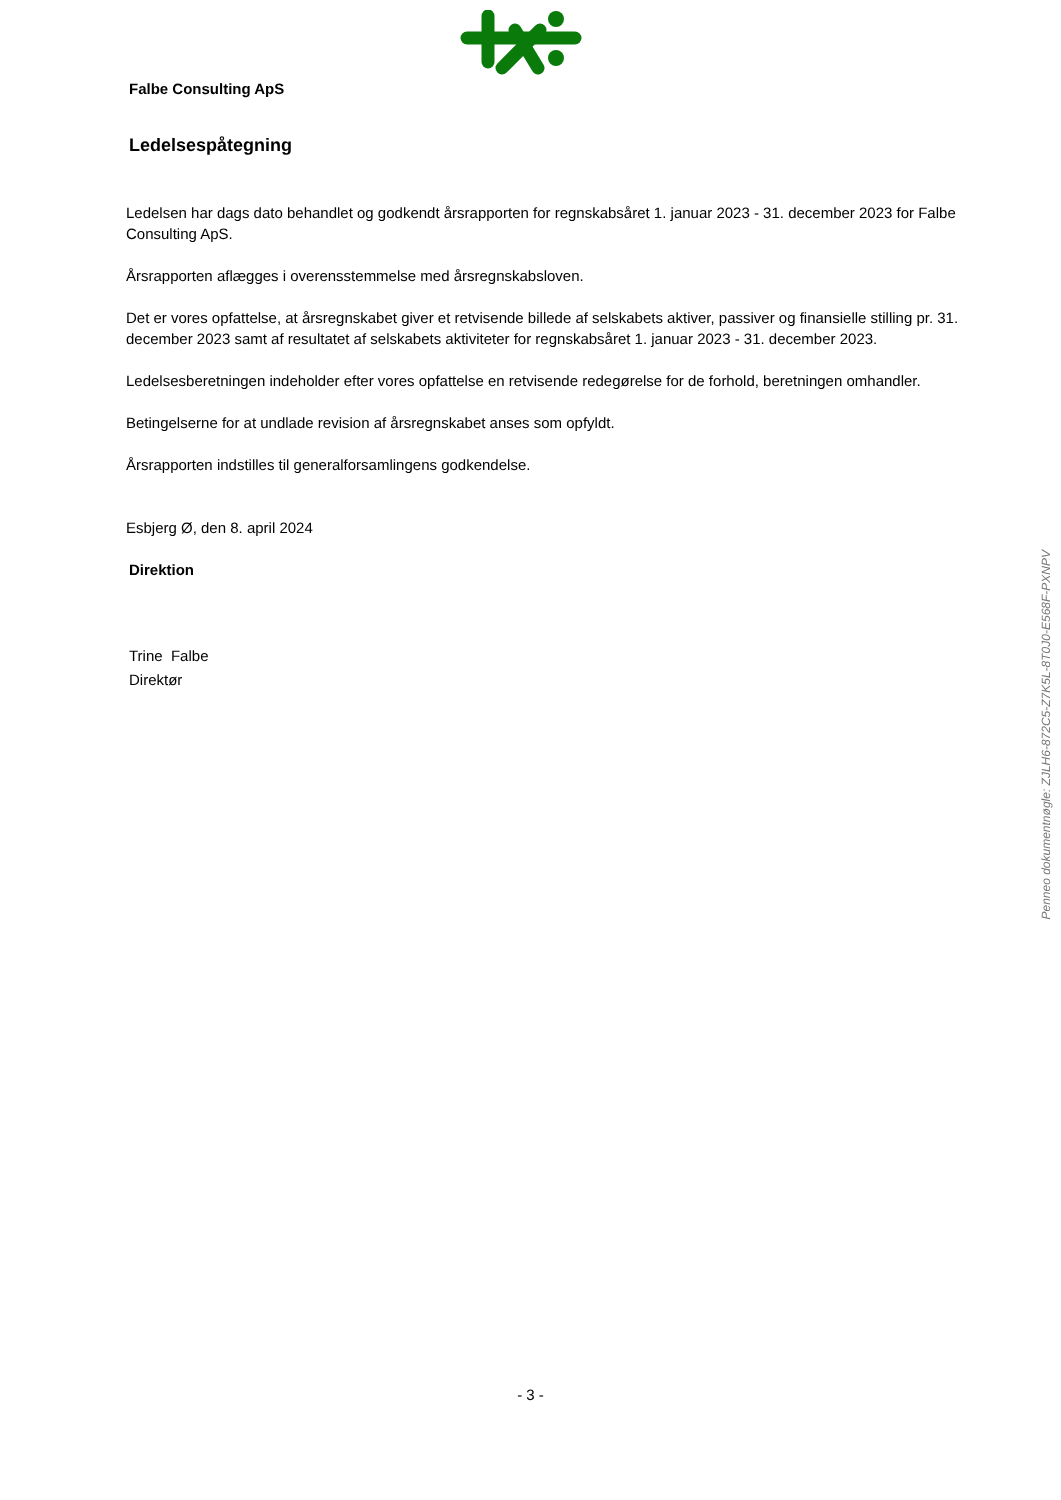Falbe Consulting ApS
Ledelsespåtegning
Ledelsen har dags dato behandlet og godkendt årsrapporten for regnskabsåret 1. januar 2023 - 31. december 2023 for Falbe Consulting ApS.
Årsrapporten aflægges i overensstemmelse med årsregnskabsloven.
Det er vores opfattelse, at årsregnskabet giver et retvisende billede af selskabets aktiver, passiver og finansielle stilling pr. 31. december 2023 samt af resultatet af selskabets aktiviteter for regnskabsåret 1. januar 2023 - 31. december 2023.
Ledelsesberetningen indeholder efter vores opfattelse en retvisende redegørelse for de forhold, beretningen omhandler.
Betingelserne for at undlade revision af årsregnskabet anses som opfyldt.
Årsrapporten indstilles til generalforsamlingens godkendelse.
Esbjerg Ø, den 8. april 2024
Direktion
Trine Falbe
Direktør
Penneo dokumentnøgle: ZJLH6-872C5-Z7K5L-8T0J0-E568F-PXNPV
- 3 -